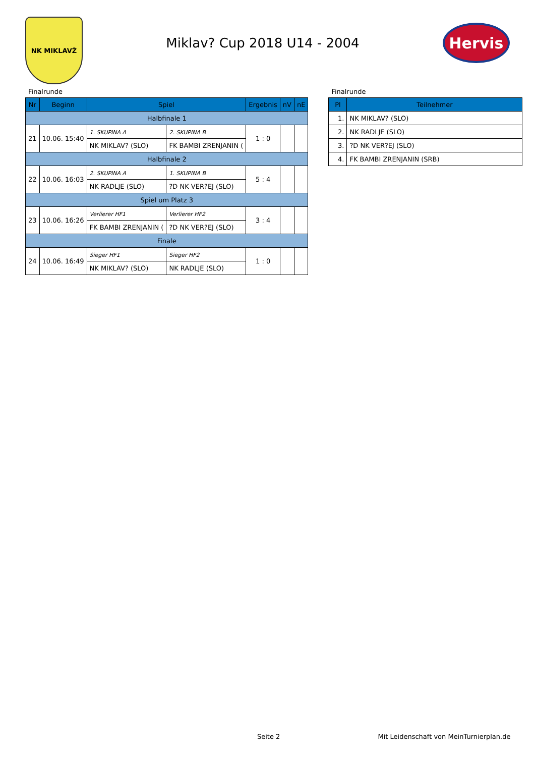NK MIKLAVŽ
Miklav? Cup 2018 U14 - 2004
Hervis
Finalrunde
| Nr | Beginn | Spiel | | Ergebnis | nV | nE |
| --- | --- | --- | --- | --- | --- | --- |
| Halbfinale 1 | | | | | | |
| 21 | 10.06. 15:40 | 1. SKUPINA A | 2. SKUPINA B | 1 : 0 | | |
| | | NK MIKLAV? (SLO) | FK BAMBI ZRENJANIN ( | | | |
| Halbfinale 2 | | | | | | |
| 22 | 10.06. 16:03 | 2. SKUPINA A | 1. SKUPINA B | 5 : 4 | | |
| | | NK RADLJE (SLO) | ?D NK VER?EJ (SLO) | | | |
| Spiel um Platz 3 | | | | | | |
| 23 | 10.06. 16:26 | Verlierer HF1 | Verlierer HF2 | 3 : 4 | | |
| | | FK BAMBI ZRENJANIN ( | ?D NK VER?EJ (SLO) | | | |
| Finale | | | | | | |
| 24 | 10.06. 16:49 | Sieger HF1 | Sieger HF2 | 1 : 0 | | |
| | | NK MIKLAV? (SLO) | NK RADLJE (SLO) | | | |
Finalrunde
| Pl | Teilnehmer |
| --- | --- |
| 1. | NK MIKLAV? (SLO) |
| 2. | NK RADLJE (SLO) |
| 3. | ?D NK VER?EJ (SLO) |
| 4. | FK BAMBI ZRENJANIN (SRB) |
Seite 2 Mit Leidenschaft von MeinTurnierplan.de